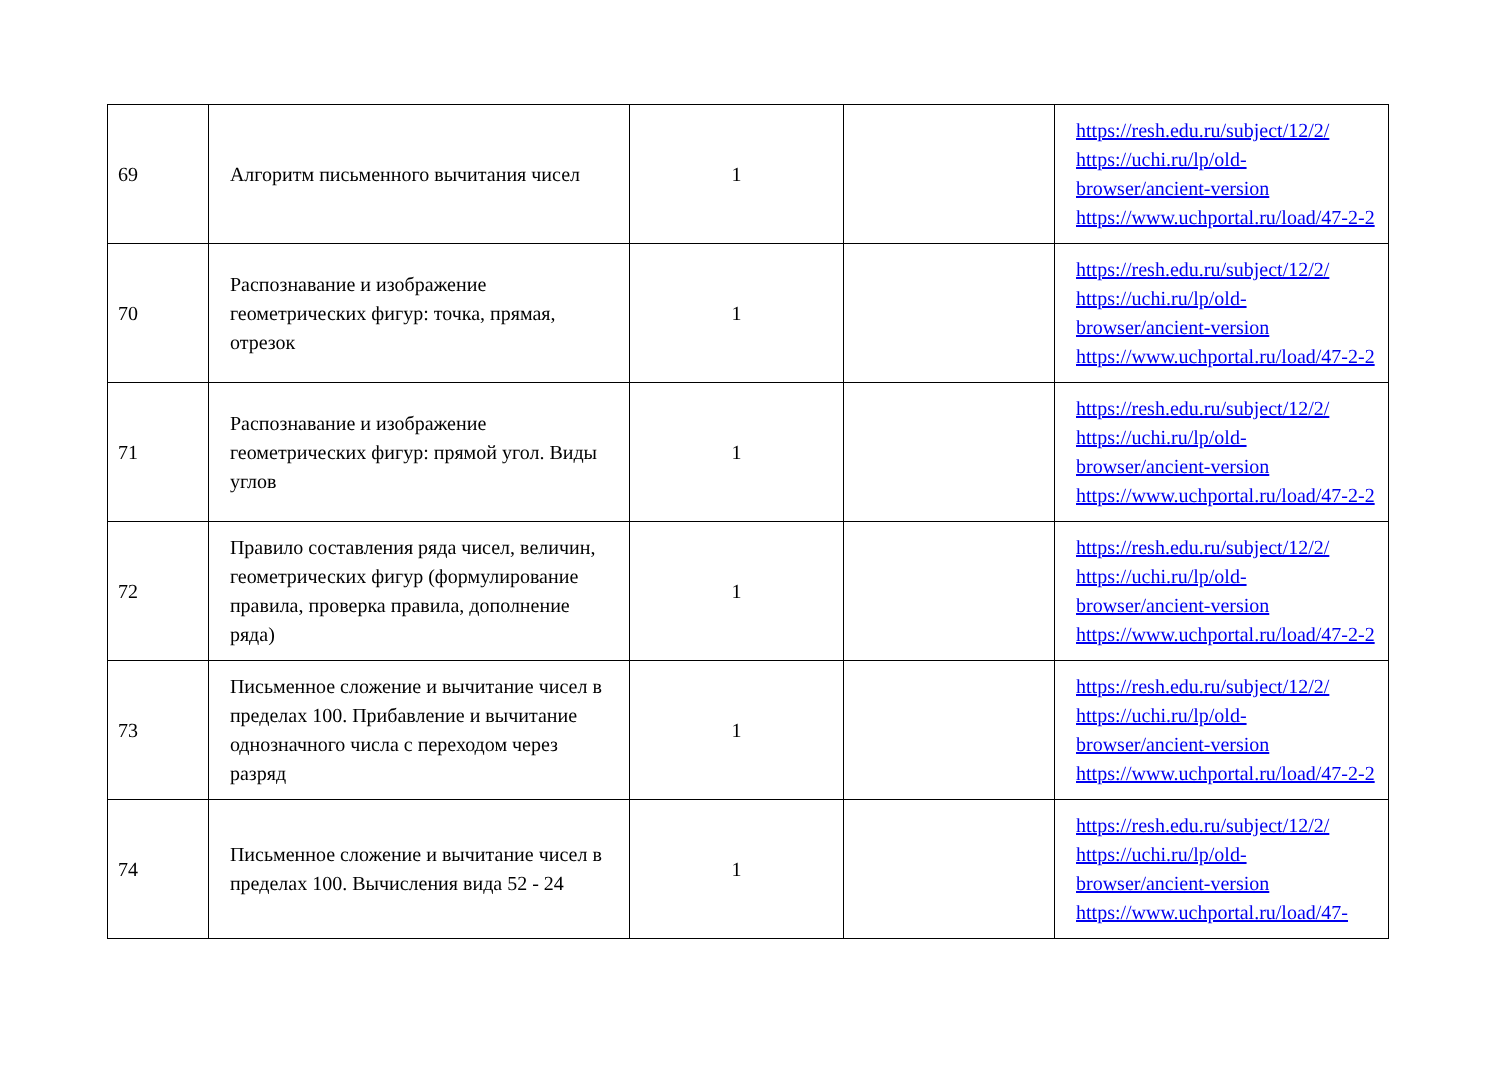| 69 | Алгоритм письменного вычитания чисел | 1 | | https://resh.edu.ru/subject/12/2/ https://uchi.ru/lp/old-browser/ancient-version https://www.uchportal.ru/load/47-2-2 |
| 70 | Распознавание и изображение геометрических фигур: точка, прямая, отрезок | 1 | | https://resh.edu.ru/subject/12/2/ https://uchi.ru/lp/old-browser/ancient-version https://www.uchportal.ru/load/47-2-2 |
| 71 | Распознавание и изображение геометрических фигур: прямой угол. Виды углов | 1 | | https://resh.edu.ru/subject/12/2/ https://uchi.ru/lp/old-browser/ancient-version https://www.uchportal.ru/load/47-2-2 |
| 72 | Правило составления ряда чисел, величин, геометрических фигур (формулирование правила, проверка правила, дополнение ряда) | 1 | | https://resh.edu.ru/subject/12/2/ https://uchi.ru/lp/old-browser/ancient-version https://www.uchportal.ru/load/47-2-2 |
| 73 | Письменное сложение и вычитание чисел в пределах 100. Прибавление и вычитание однозначного числа с переходом через разряд | 1 | | https://resh.edu.ru/subject/12/2/ https://uchi.ru/lp/old-browser/ancient-version https://www.uchportal.ru/load/47-2-2 |
| 74 | Письменное сложение и вычитание чисел в пределах 100. Вычисления вида 52 - 24 | 1 | | https://resh.edu.ru/subject/12/2/ https://uchi.ru/lp/old-browser/ancient-version https://www.uchportal.ru/load/47- |